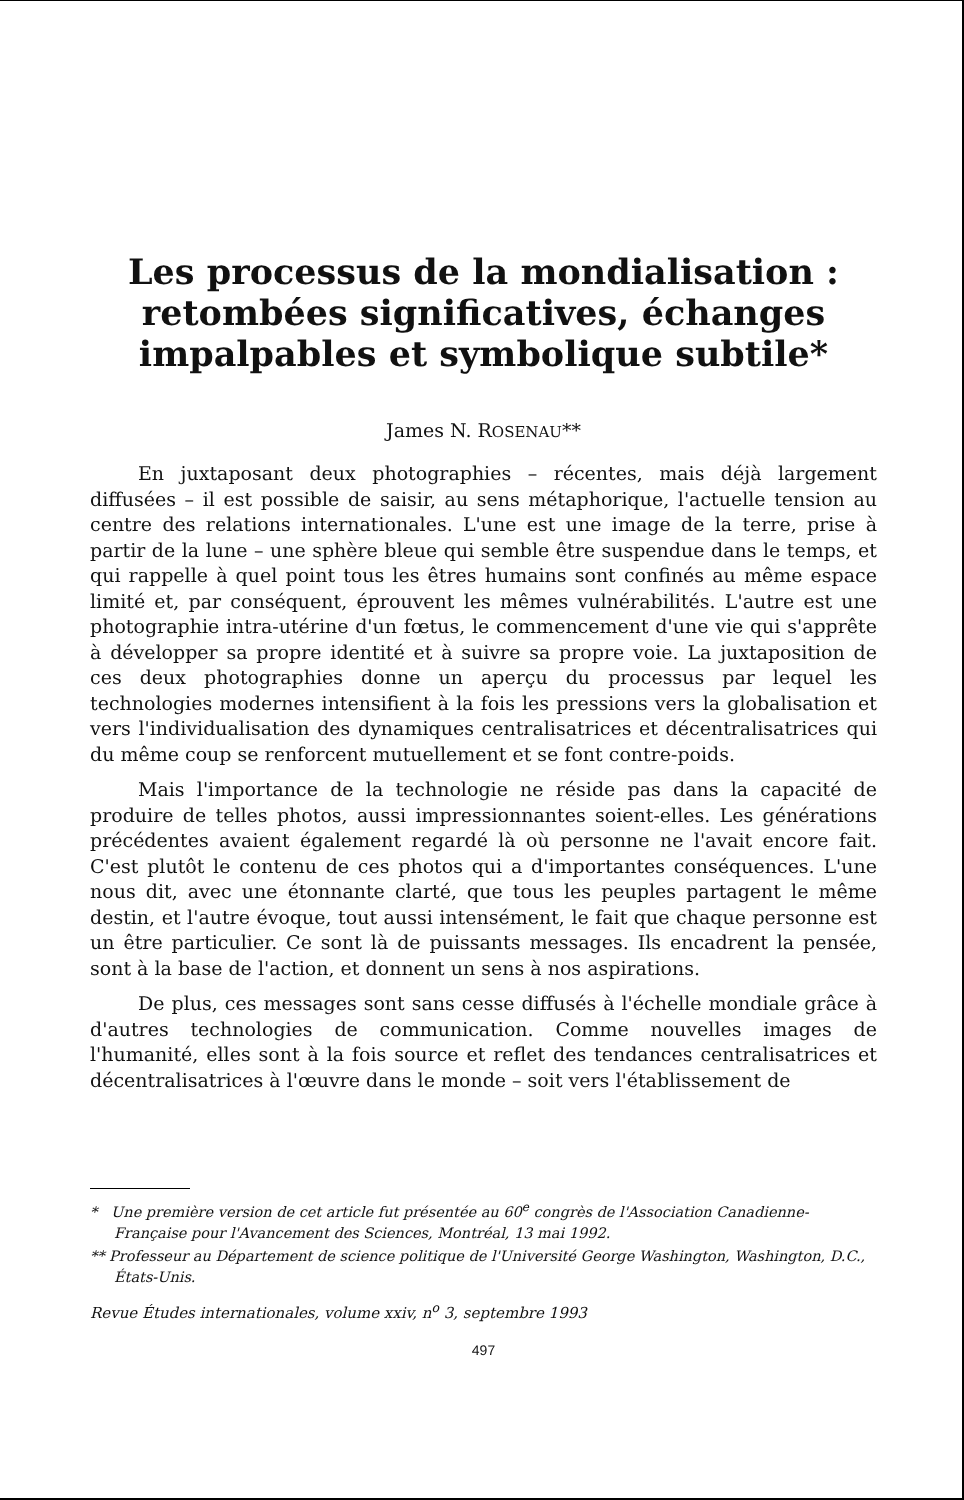Les processus de la mondialisation :
retombées significatives, échanges
impalpables et symbolique subtile*
James N. ROSENAU**
En juxtaposant deux photographies – récentes, mais déjà largement diffusées – il est possible de saisir, au sens métaphorique, l'actuelle tension au centre des relations internationales. L'une est une image de la terre, prise à partir de la lune – une sphère bleue qui semble être suspendue dans le temps, et qui rappelle à quel point tous les êtres humains sont confinés au même espace limité et, par conséquent, éprouvent les mêmes vulnérabilités. L'autre est une photographie intra-utérine d'un fœtus, le commencement d'une vie qui s'apprête à développer sa propre identité et à suivre sa propre voie. La juxtaposition de ces deux photographies donne un aperçu du processus par lequel les technologies modernes intensifient à la fois les pressions vers la globalisation et vers l'individualisation des dynamiques centralisatrices et décentralisatrices qui du même coup se renforcent mutuellement et se font contre-poids.
Mais l'importance de la technologie ne réside pas dans la capacité de produire de telles photos, aussi impressionnantes soient-elles. Les générations précédentes avaient également regardé là où personne ne l'avait encore fait. C'est plutôt le contenu de ces photos qui a d'importantes conséquences. L'une nous dit, avec une étonnante clarté, que tous les peuples partagent le même destin, et l'autre évoque, tout aussi intensément, le fait que chaque personne est un être particulier. Ce sont là de puissants messages. Ils encadrent la pensée, sont à la base de l'action, et donnent un sens à nos aspirations.
De plus, ces messages sont sans cesse diffusés à l'échelle mondiale grâce à d'autres technologies de communication. Comme nouvelles images de l'humanité, elles sont à la fois source et reflet des tendances centralisatrices et décentralisatrices à l'œuvre dans le monde – soit vers l'établissement de
* Une première version de cet article fut présentée au 60<sup>e</sup> congrès de l'Association Canadienne-Française pour l'Avancement des Sciences, Montréal, 13 mai 1992.
** Professeur au Département de science politique de l'Université George Washington, Washington, D.C., États-Unis.
Revue Études internationales, volume xxiv, n<sup>o</sup> 3, septembre 1993
497